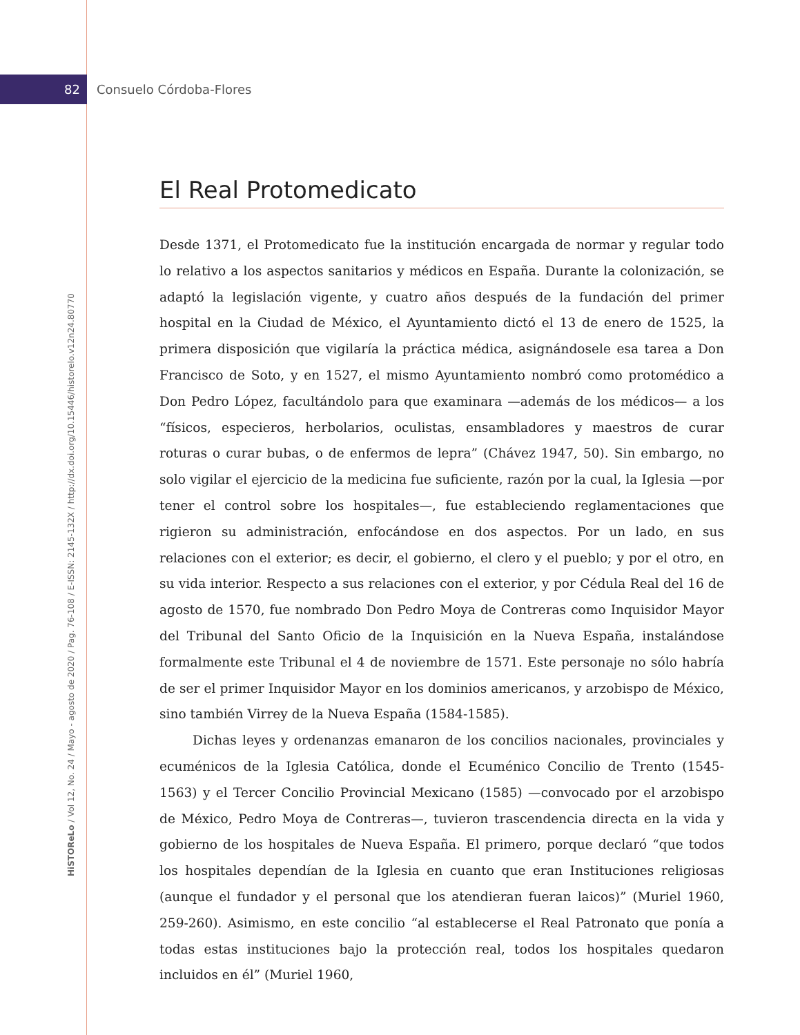82
Consuelo Córdoba-Flores
HiSTOReLo / Vol 12, No. 24 / Mayo - agosto de 2020 / Pag. 76-108 / E-ISSN: 2145-132X / http://dx.doi.org/10.15446/historelo.v12n24.80770
El Real Protomedicato
Desde 1371, el Protomedicato fue la institución encargada de normar y regular todo lo relativo a los aspectos sanitarios y médicos en España. Durante la colonización, se adaptó la legislación vigente, y cuatro años después de la fundación del primer hospital en la Ciudad de México, el Ayuntamiento dictó el 13 de enero de 1525, la primera disposición que vigilaría la práctica médica, asignándosele esa tarea a Don Francisco de Soto, y en 1527, el mismo Ayuntamiento nombró como protomédico a Don Pedro López, facultándolo para que examinara —además de los médicos— a los “físicos, especieros, herbolarios, oculistas, ensambladores y maestros de curar roturas o curar bubas, o de enfermos de lepra” (Chávez 1947, 50). Sin embargo, no solo vigilar el ejercicio de la medicina fue suficiente, razón por la cual, la Iglesia —por tener el control sobre los hospitales—, fue estableciendo reglamentaciones que rigieron su administración, enfocándose en dos aspectos. Por un lado, en sus relaciones con el exterior; es decir, el gobierno, el clero y el pueblo; y por el otro, en su vida interior. Respecto a sus relaciones con el exterior, y por Cédula Real del 16 de agosto de 1570, fue nombrado Don Pedro Moya de Contreras como Inquisidor Mayor del Tribunal del Santo Oficio de la Inquisición en la Nueva España, instalándose formalmente este Tribunal el 4 de noviembre de 1571. Este personaje no sólo habría de ser el primer Inquisidor Mayor en los dominios americanos, y arzobispo de México, sino también Virrey de la Nueva España (1584-1585).
Dichas leyes y ordenanzas emanaron de los concilios nacionales, provinciales y ecuménicos de la Iglesia Católica, donde el Ecuménico Concilio de Trento (1545-1563) y el Tercer Concilio Provincial Mexicano (1585) —convocado por el arzobispo de México, Pedro Moya de Contreras—, tuvieron trascendencia directa en la vida y gobierno de los hospitales de Nueva España. El primero, porque declaró “que todos los hospitales dependían de la Iglesia en cuanto que eran Instituciones religiosas (aunque el fundador y el personal que los atendieran fueran laicos)” (Muriel 1960, 259-260). Asimismo, en este concilio “al establecerse el Real Patronato que ponía a todas estas instituciones bajo la protección real, todos los hospitales quedaron incluidos en él” (Muriel 1960,